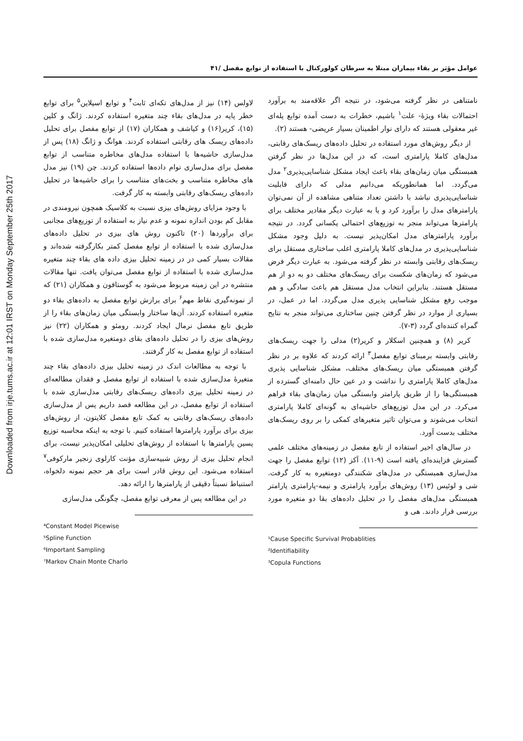Downloaded from irje.tums.ac.ir at 12:01 IRST on Monday September 25th 2017
عوامل مؤثر بر بقاء بیماران مبتلا به سرطان کولورکتال با استفاده از توابع مفصل /۴۱
نامتناهی در نظر گرفته می‌شود، در نتیجه اگر علاقه‌مند به برآورد احتمالات بقاء ویژۀ- علت<sup>۱</sup> باشیم، خطرات به دست آمده توابع پله‌ای غیر معقولی هستند که دارای نوار اطمینان بسیار عریضی- هستند (۲).
از دیگر روش‌های مورد استفاده در تحلیل داده‌های ریسک‌های رقابتی، مدل‌های کاملا پارامتری است، که در این مدل‌ها در نظر گرفتن همبستگی میان زمان‌های بقاء باعث ایجاد مشکل شناسایی‌پذیری<sup>۲</sup> مدل می‌گردد. اما همانطوریکه می‌دانیم مدلی که دارای قابلیت شناسایی‌پذیری نباشد با داشتن تعداد متناهی مشاهده از آن نمی‌توان پارامترهای مدل را برآورد کرد و یا به عبارت دیگر مقادیر مختلف برای پارامترها می‌تواند منجر به توزیع‌های احتمالی یکسانی گردد. در نتیجه برآورد پارامترهای مدل امکان‌پذیر نیست. به دلیل وجود مشکل شناسایی‌پذیری در مدل‌های کاملا پارامتری اغلب ساختاری مستقل برای ریسک‌های رقابتی وابسته در نظر گرفته می‌شود. به عبارت دیگر فرض می‌شود که زمان‌های شکست برای ریسک‌های مختلف دو به دو از هم مستقل هستند. بنابراین انتخاب مدل مستقل هم باعث سادگی و هم موجب رفع مشکل شناسایی پذیری مدل می‌گردد. اما در عمل، در بسیاری از موارد در نظر گرفتن چنین ساختاری می‌تواند منجر به نتایج گمراه کننده‌ای گردد (۳-۷).
کریر (۸) و همچنین اسکلار و کریر(۲) مدلی را جهت ریسک‌های رقابتی وابسته برمبنای توابع مفصل<sup>۳</sup> ارائه کردند که علاوه بر در نظر گرفتن همبستگی میان ریسک‌های مختلف، مشکل شناسایی پذیری مدل‌های کاملا پارامتری را نداشت و در عین حال دامنه‌ای گسترده از همبستگی‌ها را از طریق پارامتر وابستگی میان زمان‌های بقاء فراهم می‌کرد. در این مدل توزیع‌های حاشیه‌ای به گونه‌ای کاملا پارامتری انتخاب می‌شوند و می‌توان تاثیر متغیرهای کمکی را بر روی ریسک‌های مختلف بدست آورد.
در سال‌های اخیر استفاده از تابع مفصل در زمینه‌های مختلف علمی گسترش فزاینده‌ای یافته است (۹-۱۱). آکز (۱۲) توابع مفصل را جهت مدل‌سازی همبستگی در مدل‌های شکنندگی دومتغیره به کار گرفت. شی و لوئیس (۱۳) روش‌های برآورد پارامتری و نیمه-پارامتری پارامتر همبستگی مدل‌های مفصل را در تحلیل داده‌های بقا دو متغیره مورد بررسی قرار دادند. هی و
¹Cause Specific Survival Probablities
²Identifiability
³Copula Functions
لاولس (۱۴) نیز از مدل‌های تکه‌ای ثابت<sup>۴</sup> و توابع اسپلاین<sup>۵</sup> برای توابع خطر پایه در مدل‌های بقاء چند متغیره استفاده کردند. ژانگ و کلین (۱۵)، کریر(۱۶) و کیاشف و همکاران (۱۷) از توابع مفصل برای تحلیل داده‌های ریسک های رقابتی استفاده کردند. هوانگ و ژانگ (۱۸) پس از مدل‌سازی حاشیه‌ها با استفاده مدل‌های مخاطره متناسب از توابع مفصل برای مدل‌سازی توام داده‌ها استفاده کردند. چن (۱۹) نیز مدل های مخاطره متناسب و بخت‌های متناسب را برای حاشیه‌ها در تحلیل داده‌های ریسک‌های رقابتی وابسته به کار گرفت.
با وجود مزایای روش‌های بیزی نسبت به کلاسیک همچون نیرومندی در مقابل کم بودن اندازه نمونه و عدم نیاز به استفاده از توزیع‌های مجانبی برای برآوردها (۲۰) تاکنون روش های بیزی در تحلیل داده‌های مدل‌سازی شده با استفاده از توابع مفصل کمتر بکارگرفته شده‌اند و مقالات بسیار کمی در در زمینه تحلیل بیزی داده های بقاء چند متغیره مدل‌سازی شده با استفاده از توابع مفصل می‌توان یافت. تنها مقالات منتشره در این زمینه مربوط می‌شود به گوستافون و همکاران (۲۱) که از نمونه‌گیری نقاط مهم<sup>۶</sup> برای برازش توابع مفصل به داده‌های بقاء دو متغیره استفاده کردند. آن‌ها ساختار وابستگی میان زمان‌های بقاء را از طریق تابع مفصل نرمال ایجاد کردند. رومئو و همکاران (۲۲) نیز روش‌های بیزی را در تحلیل داده‌های بقای دومتغیره مدل‌سازی شده با استفاده از توابع مفصل به کار گرفتند.
با توجه به مطالعات اندک در زمینه تحلیل بیزی داده‌های بقاء چند متغیرۀ مدل‌سازی شده با استفاده از توابع مفصل و فقدان مطالعه‌ای در زمینه تحلیل بیزی داده‌های ریسک‌های رقابتی مدل‌سازی شده با استفاده از توابع مفصل، در این مطالعه قصد داریم پس از مدل‌سازی داده‌های ریسک‌های رقابتی به کمک تابع مفصل کلایتون، از روش‌های بیزی برای برآورد پارامترها استفاده کنیم. با توجه به اینکه محاسبه توزیع پسین پارامترها با استفاده از روش‌های تحلیلی امکان‌پذیر نیست، برای انجام تحلیل بیزی از روش شبیه‌سازی مؤنت کارلوی زنجیر مارکوفی<sup>۷</sup> استفاده می‌شود. این روش قادر است برای هر حجم نمونه دلخواه، استنباط نسبتاً دقیقی از پارامترها را ارائه دهد.
در این مطالعه پس از معرفی توابع مفصل، چگونگی مدل‌سازی
⁴Constant Model Picewise
⁵Spline Function
⁶Important Sampling
⁷Markov Chain Monte Charlo